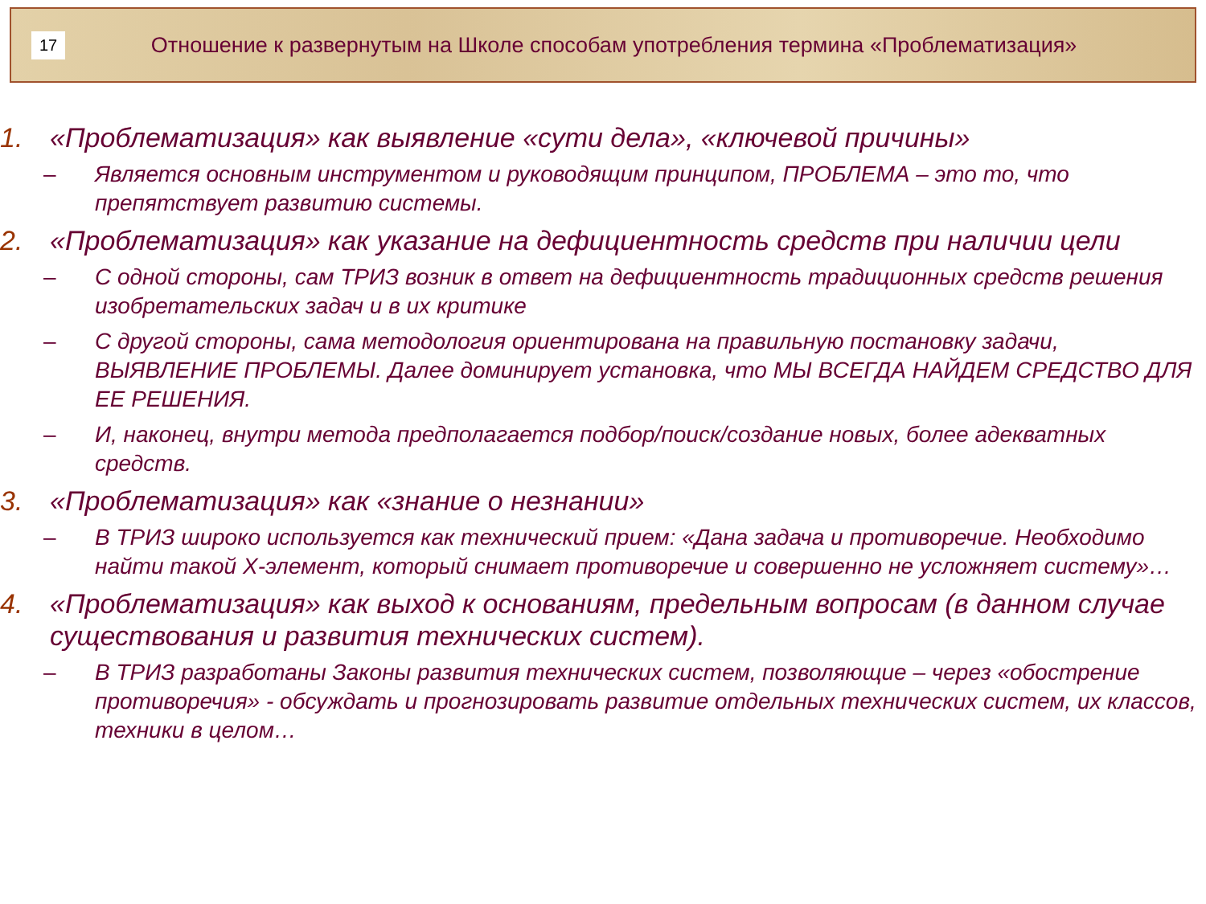17
Отношение к развернутым на Школе способам употребления термина «Проблематизация»
1. «Проблематизация» как выявление «сути дела», «ключевой причины»
– Является основным инструментом и руководящим принципом, ПРОБЛЕМА – это то, что препятствует развитию системы.
2. «Проблематизация» как указание на дефициентность средств при наличии цели
– С одной стороны, сам ТРИЗ возник в ответ на дефициентность традиционных средств решения изобретательских задач и в их критике
– С другой стороны, сама методология ориентирована на правильную постановку задачи, ВЫЯВЛЕНИЕ ПРОБЛЕМЫ. Далее доминирует установка, что МЫ ВСЕГДА НАЙДЕМ СРЕДСТВО ДЛЯ ЕЕ РЕШЕНИЯ.
– И, наконец, внутри метода предполагается подбор/поиск/создание новых, более адекватных средств.
3. «Проблематизация» как «знание о незнании»
– В ТРИЗ широко используется как технический прием: «Дана задача и противоречие. Необходимо найти такой Х-элемент, который снимает противоречие и совершенно не усложняет систему»…
4. «Проблематизация» как выход к основаниям, предельным вопросам (в данном случае существования и развития технических систем).
– В ТРИЗ разработаны Законы развития технических систем, позволяющие – через «обострение противоречия» - обсуждать и прогнозировать развитие отдельных технических систем, их классов, техники в целом…